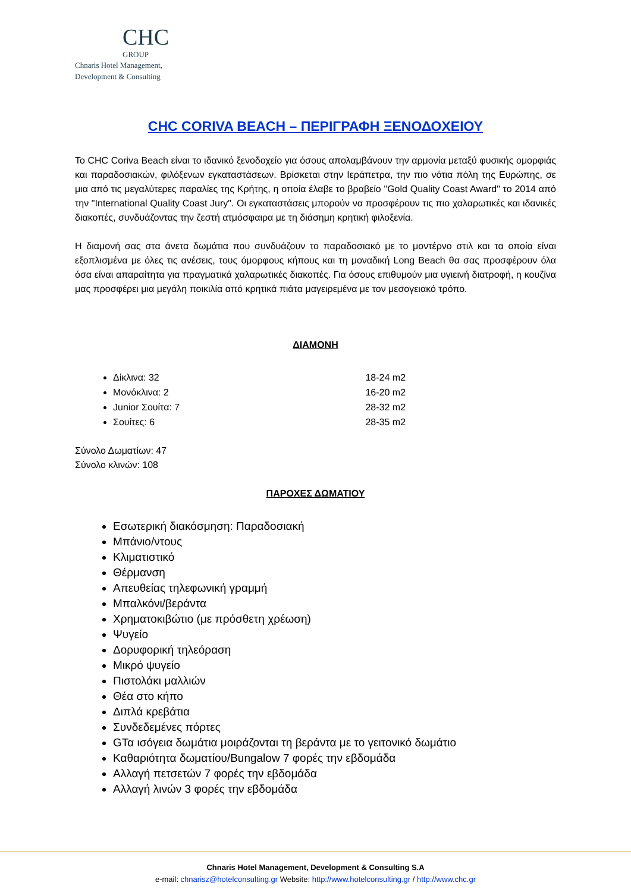CHC
GROUP
Chnaris Hotel Management,
Development & Consulting
CHC CORIVA BEACH – ΠΕΡΙΓΡΑΦΗ ΞΕΝΟΔΟΧΕΙΟΥ
Το CHC Coriva Beach είναι το ιδανικό ξενοδοχείο για όσους απολαμβάνουν την αρμονία μεταξύ φυσικής ομορφιάς και παραδοσιακών, φιλόξενων εγκαταστάσεων. Βρίσκεται στην Ιεράπετρα, την πιο νότια πόλη της Ευρώπης, σε μια από τις μεγαλύτερες παραλίες της Κρήτης, η οποία έλαβε το βραβείο "Gold Quality Coast Award" το 2014 από την "International Quality Coast Jury". Οι εγκαταστάσεις μπορούν να προσφέρουν τις πιο χαλαρωτικές και ιδανικές διακοπές, συνδυάζοντας την ζεστή ατμόσφαιρα με τη διάσημη κρητική φιλοξενία.
Η διαμονή σας στα άνετα δωμάτια που συνδυάζουν το παραδοσιακό με το μοντέρνο στιλ και τα οποία είναι εξοπλισμένα με όλες τις ανέσεις, τους όμορφους κήπους και τη μοναδική Long Beach θα σας προσφέρουν όλα όσα είναι απαραίτητα για πραγματικά χαλαρωτικές διακοπές. Για όσους επιθυμούν μια υγιεινή διατροφή, η κουζίνα μας προσφέρει μια μεγάλη ποικιλία από κρητικά πιάτα μαγειρεμένα με τον μεσογειακό τρόπο.
ΔΙΑΜΟΝΗ
Δίκλινα: 32 18-24 m2
Μονόκλινα: 2 16-20 m2
Junior Σουίτα: 7 28-32 m2
Σουίτες: 6 28-35 m2
Σύνολο Δωματίων: 47
Σύνολο κλινών: 108
ΠΑΡΟΧΕΣ ΔΩΜΑΤΙΟΥ
Εσωτερική διακόσμηση: Παραδοσιακή
Μπάνιο/ντους
Κλιματιστικό
Θέρμανση
Απευθείας τηλεφωνική γραμμή
Μπαλκόνι/βεράντα
Χρηματοκιβώτιο (με πρόσθετη χρέωση)
Ψυγείο
Δορυφορική τηλεόραση
Μικρό ψυγείο
Πιστολάκι μαλλιών
Θέα στο κήπο
Διπλά κρεβάτια
Συνδεδεμένες πόρτες
GΤα ισόγεια δωμάτια μοιράζονται τη βεράντα με το γειτονικό δωμάτιο
Καθαριότητα δωματίου/Bungalow 7 φορές την εβδομάδα
Αλλαγή πετσετών 7 φορές την εβδομάδα
Αλλαγή λινών 3 φορές την εβδομάδα
Chnaris Hotel Management, Development & Consulting S.A
e-mail: chnarisz@hotelconsulting.gr Website: http://www.hotelconsulting.gr / http://www.chc.gr